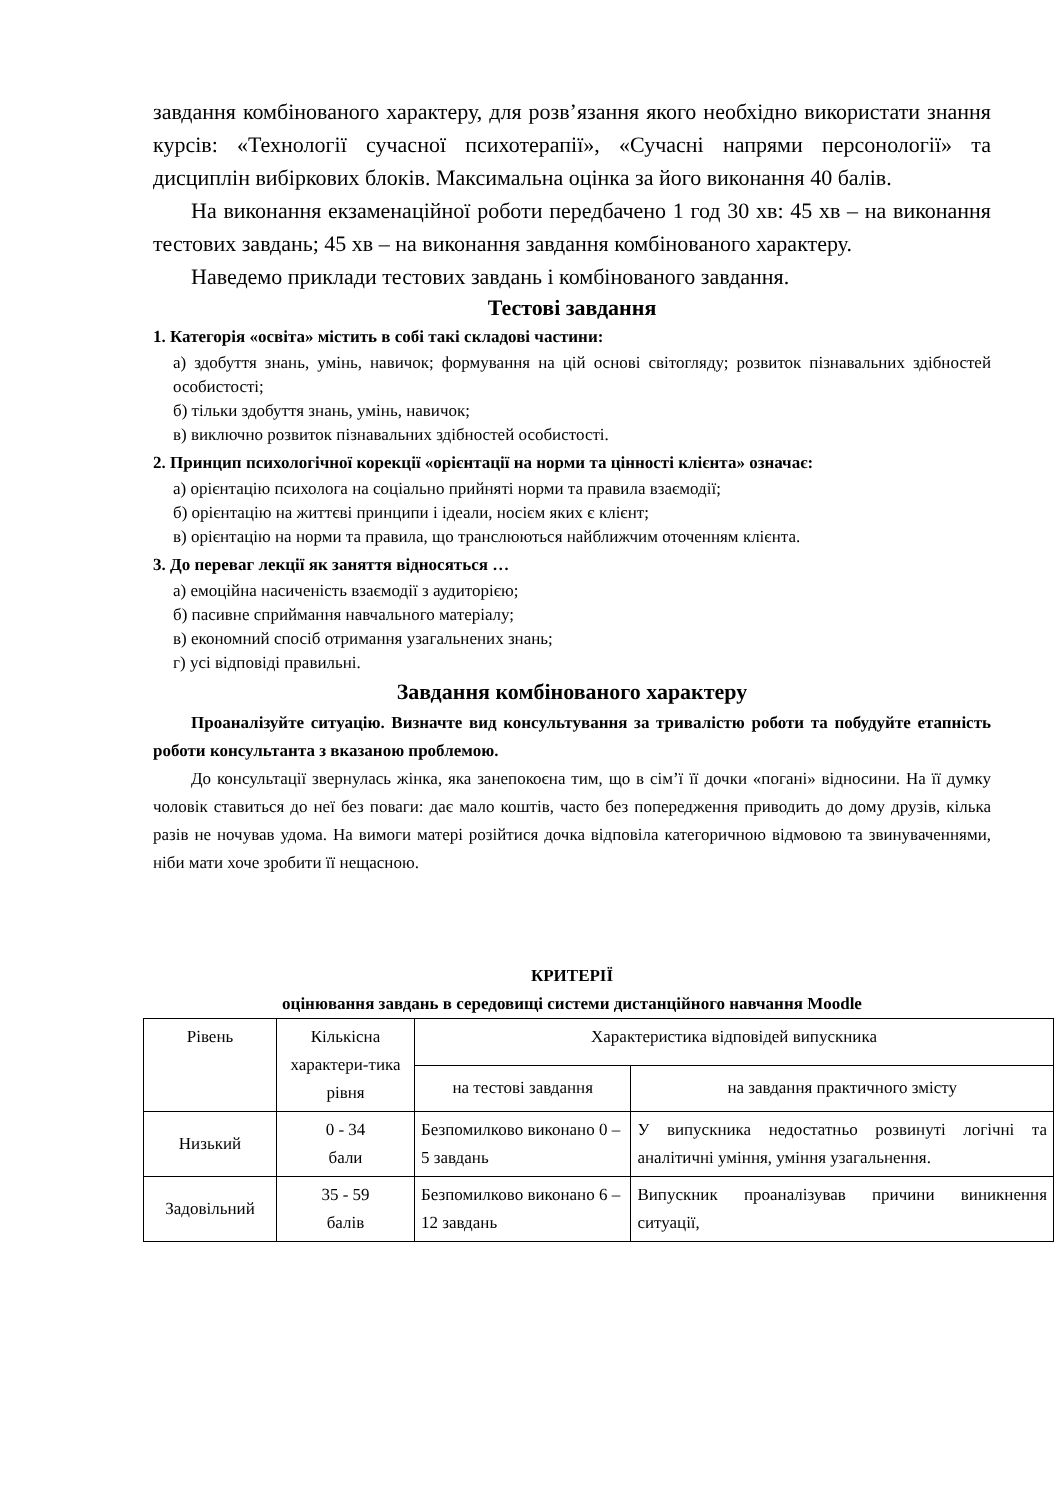завдання комбінованого характеру, для розв’язання якого необхідно використати знання курсів: «Технології сучасної психотерапії», «Сучасні напрями персонології» та дисциплін вибіркових блоків. Максимальна оцінка за його виконання 40 балів.
На виконання екзаменаційної роботи передбачено 1 год 30 хв: 45 хв – на виконання тестових завдань; 45 хв – на виконання завдання комбінованого характеру.
Наведемо приклади тестових завдань і комбінованого завдання.
Тестові завдання
1. Категорія «освіта» містить в собі такі складові частини:
а) здобуття знань, умінь, навичок; формування на цій основі світогляду; розвиток пізнавальних здібностей особистості;
б) тільки здобуття знань, умінь, навичок;
в) виключно розвиток пізнавальних здібностей особистості.
2. Принцип психологічної корекції «орієнтації на норми та цінності клієнта» означає:
а) орієнтацію психолога на соціально прийняті норми та правила взаємодії;
б) орієнтацію на життєві принципи і ідеали, носієм яких є клієнт;
в) орієнтацію на норми та правила, що транслюються найближчим оточенням клієнта.
3. До переваг лекції як заняття відносяться …
а) емоційна насиченість взаємодії з аудиторією;
б) пасивне сприймання навчального матеріалу;
в) економний спосіб отримання узагальнених знань;
г) усі відповіді правильні.
Завдання комбінованого характеру
Проаналізуйте ситуацію. Визначте вид консультування за тривалістю роботи та побудуйте етапність роботи консультанта з вказаною проблемою.
До консультації звернулась жінка, яка занепокоєна тим, що в сім’ї її дочки «погані» відносини. На її думку чоловік ставиться до неї без поваги: дає мало коштів, часто без попередження приводить до дому друзів, кілька разів не ночував удома. На вимоги матері розійтися дочка відповіла категоричною відмовою та звинуваченнями, ніби мати хоче зробити її нещасною.
КРИТЕРІЇ
оцінювання завдань в середовищі системи дистанційного навчання Moodle
| Рівень | Кількісна характери-тика рівня | Характеристика відповідей випускника | |
| --- | --- | --- | --- |
| | | на тестові завдання | на завдання практичного змісту |
| Низький | 0 - 34 бали | Безпомилково виконано 0 – 5 завдань | У випускника недостатньо розвинуті логічні та аналітичні уміння, уміння узагальнення. |
| Задовільний | 35 - 59 балів | Безпомилково виконано 6 – 12 завдань | Випускник проаналізував причини виникнення ситуації, |